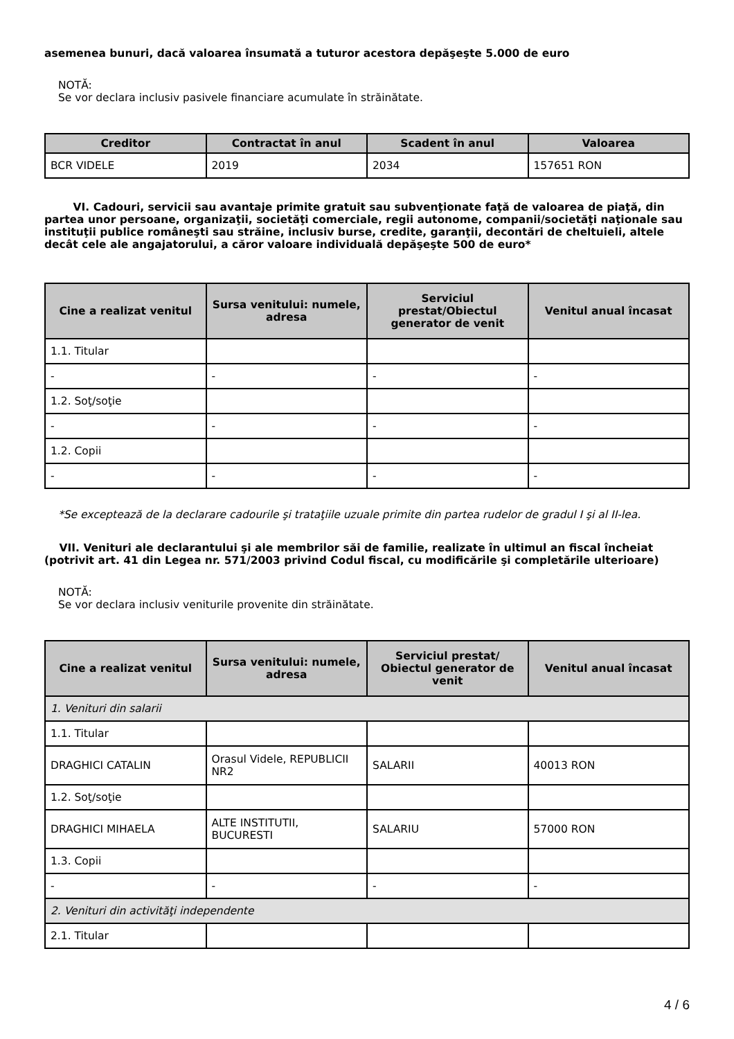asemenea bunuri, dacă valoarea însumată a tuturor acestora depăşeşte 5.000 de euro
NOTĂ:
Se vor declara inclusiv pasivele financiare acumulate în străinătate.
| Creditor | Contractat în anul | Scadent în anul | Valoarea |
| --- | --- | --- | --- |
| BCR VIDELE | 2019 | 2034 | 157651 RON |
VI. Cadouri, servicii sau avantaje primite gratuit sau subvenţionate faţă de valoarea de piaţă, din partea unor persoane, organizaţii, societăţi comerciale, regii autonome, companii/societăţi naţionale sau instituţii publice româneşti sau străine, inclusiv burse, credite, garanţii, decontări de cheltuieli, altele decât cele ale angajatorului, a căror valoare individuală depăşeşte 500 de euro*
| Cine a realizat venitul | Sursa venitului: numele, adresa | Serviciul prestat/Obiectul generator de venit | Venitul anual încasat |
| --- | --- | --- | --- |
| 1.1. Titular | | | |
| - | - | - | - |
| 1.2. Soţ/soţie | | | |
| - | - | - | - |
| 1.2. Copii | | | |
| - | - | - | - |
*Se exceptează de la declarare cadourile şi trataţiile uzuale primite din partea rudelor de gradul I şi al II-lea.
VII. Venituri ale declarantului şi ale membrilor săi de familie, realizate în ultimul an fiscal încheiat (potrivit art. 41 din Legea nr. 571/2003 privind Codul fiscal, cu modificările şi completările ulterioare)
NOTĂ:
Se vor declara inclusiv veniturile provenite din străinătate.
| Cine a realizat venitul | Sursa venitului: numele, adresa | Serviciul prestat/ Obiectul generator de venit | Venitul anual încasat |
| --- | --- | --- | --- |
| 1. Venituri din salarii | | | |
| 1.1. Titular | | | |
| DRAGHICI CATALIN | Orasul Videle, REPUBLICII NR2 | SALARII | 40013 RON |
| 1.2. Soţ/soţie | | | |
| DRAGHICI MIHAELA | ALTE INSTITUTII, BUCURESTI | SALARIU | 57000 RON |
| 1.3. Copii | | | |
| - | - | - | - |
| 2. Venituri din activităţi independente | | | |
| 2.1. Titular | | | |
4 / 6